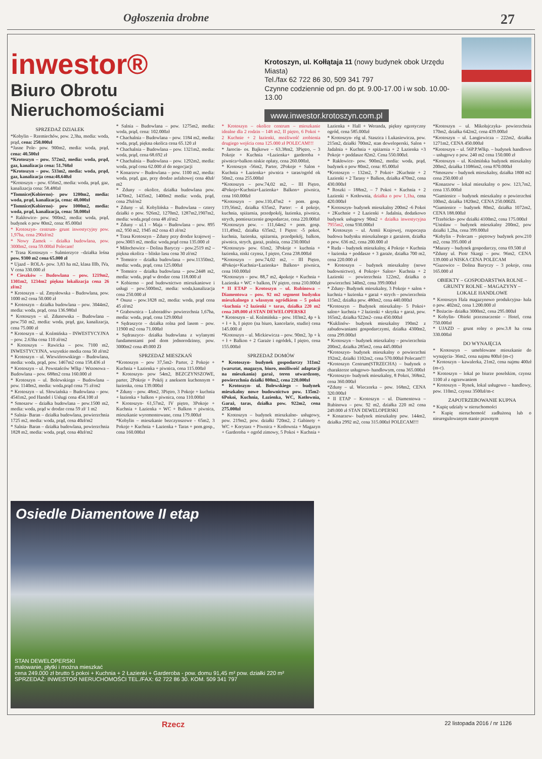Ogłoszenia drobne
27
inwestor®
Biuro Obrotu Nieruchomościami
Krotoszyn, ul. Kołłątaja 11 (nowy budynek obok Urzędu Miasta)
Tel./fax 62 722 86 30, 509 341 797
Czynne codziennie od pn. do pt. 9.00-17.00 i w sob. 10.00-13.00
www.inwestor.krotoszyn.com.pl
SPRZEDAŻ DZIAŁEK
*Kobylin – Rzemiechów, pow. 2,3ha, media: woda, prąd, cena: 250.000zł
*Jasne Pole- pow. 900m2, media: woda, prąd, cena: 40.500zł
*Krotoszyn – pow. 572m2, media: woda, prąd, gaz, kanalizacja cena: 51.760zł
*Krotoszyn – pow. 533m2, media: woda, prąd, gaz, kanalizacja cena:48.640zł
*Krotoszyn – pow. 656m2, media: woda, prąd, gaz, kanalizacja cena: 58.480zł
*Tomnice(Kobierno)- pow 1200m2, media: woda, prąd, kanalizacja, cena: 48.000zł
*Tomnice(Kobierno)- pow 1000m2, media: woda, prąd, kanalizacja, cena: 50.000zł
* Rakłowice- pow. 900m2, media: woda, prąd, budynek o pow 80m2, cena: 85.000zł
* Krotoszyn- centrum- grunt inwestycyjny pow. 1,97ha, cena 290zł/m2
* Nowy Zamek – działka budowlana, pow. 3000m2, cena 59.000zł Polecam!
* Trasa Krotoszyn – Sulmierzyce –działka leśna pow. 9300 m2 cena 65.000 zł
* Ujazd – ROLA- pow. 3,83 ha m2, klasa IIIb, IVa, V cena 330.000 zł
* Cieszków – Budowlana – pow. 1219m2, 1301m2, 1234m2 piękna lokalizacja cena 26 zł/m2
* Krotoszyn – ul. Zmysłowska – Budowlana, pow. 1000 m2 cena 50.000 zł
* Krotoszyn – działka budowlana – pow. 3044m2, media: woda, prąd, cena 136.980zł
* Krotoszyn – ul. Zdunowska – Budowlana – pow.750 m2, media: woda, prąd, gaz, kanalizacja, cena 75.000 zł
* Krotoszyn – ul. Koźmińska – INWESTYCYJNA – pow. 2.63ha cena 110 zł/m2
* Krotoszyn – Rawicka – pow. 7100 m2, INWESTYCYJNA, wszystkie media cena 50 zł/m2
* Krotoszyn – ul. Wiewiórowskiego – Budowlana, media: woda, prąd, pow. 1467m2 cena 158.436 zł
* Krotoszyn – ul. Powstańców Wlkp / Wrzosowa – Budowlana – pow. 688m2 cena 160.000 zł
* Krotoszyn – ul. Bolewskiego – Budowlana – pow. 1140m2, media: woda,prąd cena 75 zł/m2
* Krotoszyn – ul. Słowiańska – Budowlana – pow. 4541m2, pod Handel i Usługi cena 454.100 zł
* Smoszew – działka budowlana – pow.1500 m2, media: woda, prąd w drodze cena 59 zł/ 1 m2
* Salnia- Baran – działka budowlana, powierzchnia 1725 m2, media: woda, prąd, cena 40zł/m2
* Salnia- Baran – działka budowlana, powierzchnia 1828 m2, media: woda, prąd, cena 40zł/m2
* Salnia – Budowlana – pow. 1275m2, media: woda, prąd, cena: 102.000zł
* Chachalnia – Budowlana – pow. 1184 m2, media: woda, prąd, piękna okolica cena 65.120 zł
* Chachalnia – Budowlana – pow. 1321m2, media: woda, prąd, cena 68.692 zł
* Chachalnia – Budowlana – pow. 1292m2, media: woda, prąd cena 62.000 zł do negocjacji
* Konarzew – Budowlana – pow. 1100 m2, media: woda, prąd, gaz, przy drodze asfaltowej cena 40zł/ m2
* Zduny – okolice, działka budowlana pow. 1470m2, 1435m2, 1400m2 media: woda, prąd, cena 29zł/m2
* Zduny – ul. Kobylińska – Budowlana – cztery działki o pow. 926m2, 1270m2, 1287m2,1907m2, media: woda,prąd cena 48 zł/m2
* Zduny – ul.1 – Maja – Budowlana – pow. 895 m2, 950 m2, 1945 m2 cena 43 zł/m2
* Trasa Krotoszyn – Zduny przy drodze krajowej – pow.3003 m2, media: woda,prąd cena 135.000 zł
* Miłochowice – Dolina Baryczy – pow.2519 m2 – piękna okolica – blisko lasu cena 30 zł/m2
* Tomnice – działka budowlana – pow.11350m2, media: woda, prąd, cena 125.000zł
* Tomnice – działka budowlana – pow.2448 m2, media: woda, prąd w drodze cena 118.000 zł
* Kobierno – pod budownictwo mieszkaniowe i usługi – pow.5000m2, media: woda,kanalizacja cena 250.000 zł
* Osusz – pow.1828 m2, media: woda, prąd cena 45 zł/m2
* Grabownica – Luboradów- powierzchnia 1,67ha, media: woda, prąd, cena 129.000zł
* Sędraszyce – działka rolna pod lasem – pow. 11900 m2 cena 71.000zł
* Sędraszyce- działka budowlana z wylanymi fundamentami pod dom jednorodzinny, pow. 3000m2 cena 49.000 Zł
SPRZEDAŻ MIESZKAŃ
*Krotoszyn – pow 37,5m2- Parter, 2 Pokoje + Kuchnia + Łazienka + piwnica, cena 115.000zł
* Krotoszyn- pow 54m2, BEZCZYNSZOWE, parter, 2Pokoje + Pokój z aneksem kuchennym + łazienka, cena 139.000zł
* Zduny – pow. 48m2, 3Piętro, 3 Pokoje + kuchnia + łazienka + balkon + piwnica, cena 110.000zł
* Krotoszyn- 61,57m2, IV piętro, 3Pokoje + Kuchnia + Łazienka + WC + Balkon + piwnica, mieszkanie wyremontowane, cena 179.000zł
*Kobylin – mieszkanie bezczynszowe - 65m2, 3 Pokoje + Kuchnia + Łazienka + Taras + pom.gosp., cena 160.000zł
* Krotoszyn – okolice centrum – mieszkanie idealne dla 2 rodzin – 148 m2, II piętro, 6 Pokoi + 2 Kuchnie + 2 łazienki, możliwość zrobienia drugiego wejścia cena 125.000 zł POLECAM!!!
* Jarocin- os. Bajkowe – 63.38m2, 3Piętro, – 3 Pokoje + Kuchnia +Łazienka+ garderoba + piwnica+balkon niskie opłaty, cena 260.000zł,
* Krotoszyn -56m2, Parter, 2Pokoje + Salon + Kuchnia + Łazienka+ piwnica + taras/ogród ok 50m2, cena 255.000zł
*Krotoszyn – pow.74,02 m2, – III Piętro, 4Pokoje+Kuchnia+Łazienka+ Balkon+ piwnica, cena 160.000zł
*Krotoszyn – pow.110,47m2 + pom. gosp. 119,56m2, działka 635m2, Parter: – 4 pokoje, kuchnia, spiżarnia, przedpokój, łazienka, piwnica, strych, pomieszczenie gospodarcze, cena 220.000zł
*Krotoszyn pow. – 111,64m2 + pom. gosp. 111,49m2, działka 635m2, I Piętro: -5 pokoi, kuchnia, łazienka, spiżarnia, przedpokój, balkon, piwnica, strych, garaż, pralnia, cena 230.000zł
*Krotoszyn- pow. 61m2, 3Pokoje + kuchnia + łazienka, niski czynsz, I piętro, Cena 238.000zł
*Krotoszyn – pow.74,02 m2, – III Piętro, 4Pokoje+Kuchnia+Łazienka+ Balkon+ piwnica, cena 160.000zł
*Krotoszyn – pow. 88,7 m2, 4pokoje + Kuchnia + Łazienka + WC + balkon, IV piętro, cena 210.000zł
* II ETAP – Krotoszyn – ul. Rubinowa – Diamentowa – pow. 92 m2 segment budynku mieszkalnego z własnym ogródkiem – 5 pokoi +kuchnia +2 łazienki + taras, działka 220 m2 cena 249.000 zł STAN DEWELOPERSKI
* Krotoszyn – ul. Koźmińska – pow. 103m2, 4p + k + ł + h, I piętro (na biuro, kancelarie, studio) cena 145.000 zł
*Krotoszyn – ul. Mickiewicza – pow. 90m2, 3p + k + ł + Balkon + 2 Garaże i ogródek, I piętro, cena 155.000zł
SPRZEDAŻ DOMÓW
* Krotoszyn- budynek gospodarczy 311m2 (warsztat, magazyn, biuro, możliwość adaptacji na mieszkania) garaż, teren utwardzony, powierzchnia działki 800m2, cena 220.000zł
* Krotoszyn- ul. Bolewskiego – budynek mieszkalny nowe budownictwo pow. 135m2- 6Pokoi, Kuchnia, Łazienka, WC, Kotłownia, Garaż, taras, działka pow. 922m2, cena 275.000zł
* Krotoszyn – budynek mieszkalno- usługowy, pow. 219m2, pow. działki 720m2, 2 Gabinety + WC + Korytarz + Piwnica + Kotłownia + Magazyn + Garderoba + ogród zimowy, 5 Pokoi + Kuchnia + Łazienka + Hall + Weranda, piękny egzotyczny ogród, cena 585.000zł
* Krotoszyn- róg ul. Staszica i Łukasiewicza, pow. 215m2, działki 700m2, stan deweloperski, Salon + Jadalnia + Kuchnia + spiżarnia + 2 Łazienka +3 Pokoje + poddasze 82m2. Cena 550.000zł.
* Rakłowice- pow. 900m2, media: woda, prąd, budynek o pow 80m2, cena: 85.000zł
*Krotoszyn – 132m2, 7 Pokoi+ 2Kuchnie + 2 Łazienki + 2 Tarasy + Balkon, działka 470m2, cena 430.000zł
* Roszki – 188m2, – 7 Pokoi + Kuchnia + 2 Łazienki + Kotłownia, działka o pow 1,1ha, cena 420.000zł
* Krotoszyn- budynek mieszkalny 200m2 -6 Pokoi + 2Kuchnie + 2 Łazienki + Jadalnia, dodatkowo budynek usługowy 90m2 + działka inwestycyjna 7955m2, cena 930.000zł
* Krotoszyn – ul. Armii Krajowej, rozpoczęta budowa budynku mieszkalnego z garażem, działka o pow. 636 m2, cena 200.000 zł
* Ruda – budynek mieszkalny, 4 Pokoje + Kuchnia + łazienka + poddasze + 3 garaże, działka 700 m2, cena 220.000 zł
* Krotoszyn – budynek mieszkalny (nowe budownictwo), 4 Pokoje+ Salon+ Kuchnia + 2 Łazienki – powierzchnia 122m2, działka o powierzchni 340m2, cena 399.000zł
* Zduny- Budynek mieszkalny, 3 Pokoje + salon + kuchnia + łazienka + garaż + strych – powierzchnia 115m2, działka pow. 480m2, cena 440.000zł
*Krotoszyn – Budynek mieszkalny- 5 Pokoi+ salon+ kuchnia + 2 łazienki + skrytka + garaż, pow. 165m2, działka 922m2- cena 450.000zł
*Kuklinów- budynek mieszkalny 190m2 z zabudowaniami gospodarczymi, działka 4300m2, cena 299.000zł
* Krotoszyn – budynek mieszkalny – powierzchnia 200m2, działka 285m2, cena 445.000zł
*Krotoszyn- budynek mieszkalny o powierzchni 192m2, działki 1102m2, cena 570.000zł Polecam!!!
*Krotoszyn Centrum(STRZECHA) – budynek o charakterze usługowo- handlowym, cena 365.000zł
*Krotoszyn- budynek mieszkalny, 8 Pokoi, 368m2, cena 360.000zł
*Zduny – ul. Wieczorka – pow. 168m2, CENA 320.000zł
* II ETAP – Krotoszyn – ul. Diamentowa – Rubinowa – pow. 92 m2, działka 220 m2 cena 249.000 zł STAN DEWELOPERSKI
* Konarzew- budynek mieszkalny pow. 144m2, działka 2992 m2, cena 315.000zł POLECAM!!!
*Krotoszyn – ul. Mikołajczyka- powierzchnia 170m2, działka 642m2, cena 439.000zł
*Krotoszyn – ul. Langiewicza – 222m2, działka 1271m2, CENA 450.000zł
*Krotoszyn – ul. 56P.P.Wlkp. – budynek handlowo – usługowy o pow. 240 m2 cena 150.000 zł
*Krotoszyn – ul. Koźmińska budynek mieszkalny 200m2, działka 11086m2, cena 870.000zł
*Smoszew – budynek mieszkalny, działka 1800 m2 cena 250.000 zł
*Konarzew – lokal mieszkalny o pow. 123,7m2, cena 135.000zł
*Gumienice – budynek mieszkalny o powierzchni 100m2, działka 1820m2, CENA 250.000ZŁ
*Gumienice – budynek 80m2, działka 1072m2, CENA 188.000zł
*Trzebicko- pow działki 4100m2, cena 175.000zł
*Unisław – budynek mieszkalny 200m2, pow działki 1,2ha, cena 399.000zł
*Kobylin – Polecam – piętrowy budynek pow.210 m2, cena 395.000 zł
*Mazury – budynek gospodarczy, cena 69.500 zł
*Zduny ul. Piotr Skargi – pow. 96m2, CENA 139.000 zł NISKA CENA POLECAM
*Guzowice – Dolina Baryczy – 3 pokoje, cena 165.000 zł
OBIEKTY – GOSPODARSTWA ROLNE – GRUNTY ROLNE – MAGAZYNY – LOKALE HANDLOWE
* Krotoszyn Hala magazynowo produkcyjna- hala o pow. 402m2, cena 1.200.000 zł
* Bożacin- działka 3000m2, cena 295.000zł
* Kobylin- Obiekt przeznaczenie – Hotel, cena 750.000zł
* UJAZD – grunt rolny o pow.3.8 ha cena 330.000zł
DO WYNAJĘCIA
* Krotoszyn – umeblowane mieszkanie do wynajęcia- 36m2, cena najmu 800zł (m-c)
* Krotoszyn – kawalerka, 21m2, cena najmu 400zł (m-c).
* Krotoszyn – lokal po biurze poselskim, czynsz 1100 zł z ogrzewaniem
* Krotoszyn – Rynek, lokal usługowo – handlowy, pow. 110m2, czynsz 3500zł/m-c
ZAPOTRZEBOWANIE KUPNA
* Kupię udziały w nieruchomości
* Kupię nieruchomość zadłużoną lub o nieuregulowanym stanie prawnym
Osiedle Diamentowe II etap
STAN DEWELOPERSKI
malowanie, płytki i można mieszkać
cena 249.000 zł brutto 5 pokoi + Kuchnia + 2 Łazienki + Garderoba - pow. domu 91,45 m² pow. działki 220 m²
SPRZEDAŻ: INWESTOR NIERUCHOMOŚCI TEL./FAX: 62 722 86 30. KOM. 509 341 797
Rzecz 22 listopada 2016 / nr 1126